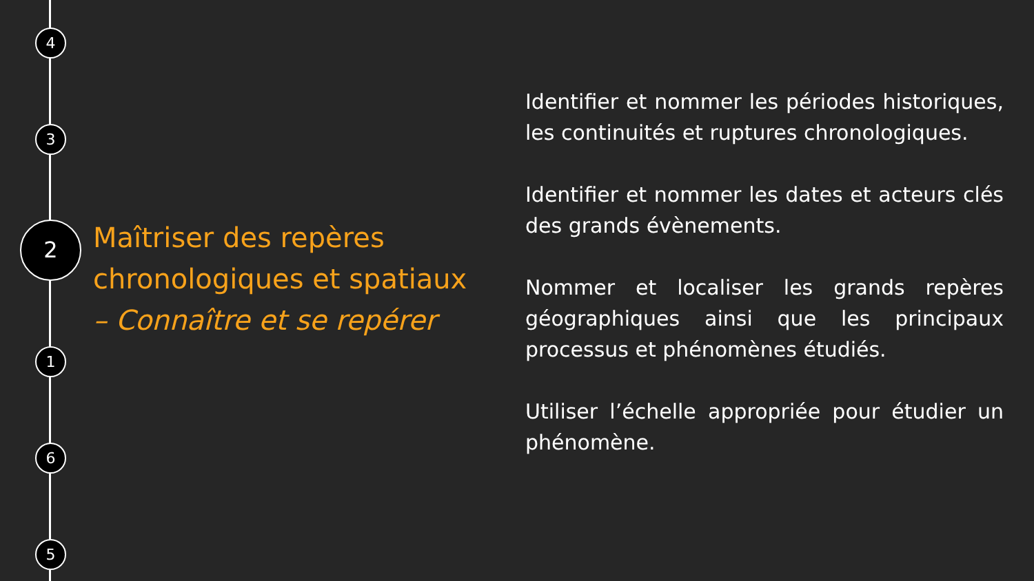4
3
2
1
6
5
Maîtriser des repères chronologiques et spatiaux
– Connaître et se repérer
Identifier et nommer les périodes historiques, les continuités et ruptures chronologiques.
Identifier et nommer les dates et acteurs clés des grands évènements.
Nommer et localiser les grands repères géographiques ainsi que les principaux processus et phénomènes étudiés.
Utiliser l’échelle appropriée pour étudier un phénomène.